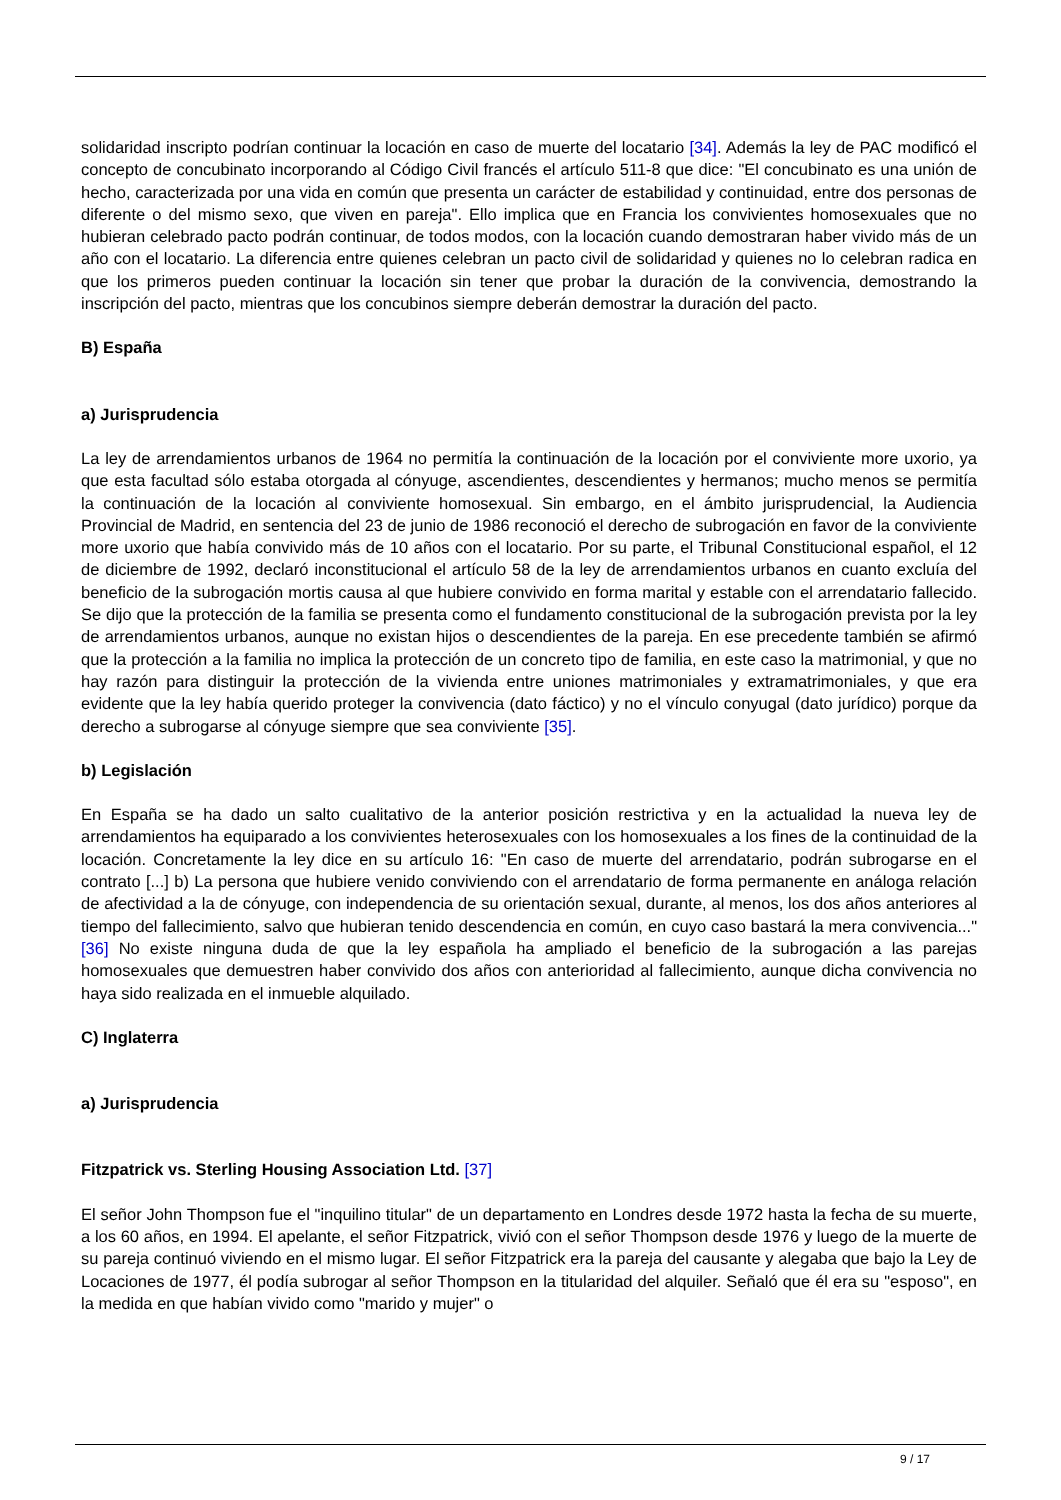solidaridad inscripto podrían continuar la locación en caso de muerte del locatario [34]. Además la ley de PAC modificó el concepto de concubinato incorporando al Código Civil francés el artículo 511-8 que dice: "El concubinato es una unión de hecho, caracterizada por una vida en común que presenta un carácter de estabilidad y continuidad, entre dos personas de diferente o del mismo sexo, que viven en pareja". Ello implica que en Francia los convivientes homosexuales que no hubieran celebrado pacto podrán continuar, de todos modos, con la locación cuando demostraran haber vivido más de un año con el locatario. La diferencia entre quienes celebran un pacto civil de solidaridad y quienes no lo celebran radica en que los primeros pueden continuar la locación sin tener que probar la duración de la convivencia, demostrando la inscripción del pacto, mientras que los concubinos siempre deberán demostrar la duración del pacto.
B) España
a) Jurisprudencia
La ley de arrendamientos urbanos de 1964 no permitía la continuación de la locación por el conviviente more uxorio, ya que esta facultad sólo estaba otorgada al cónyuge, ascendientes, descendientes y hermanos; mucho menos se permitía la continuación de la locación al conviviente homosexual. Sin embargo, en el ámbito jurisprudencial, la Audiencia Provincial de Madrid, en sentencia del 23 de junio de 1986 reconoció el derecho de subrogación en favor de la conviviente more uxorio que había convivido más de 10 años con el locatario. Por su parte, el Tribunal Constitucional español, el 12 de diciembre de 1992, declaró inconstitucional el artículo 58 de la ley de arrendamientos urbanos en cuanto excluía del beneficio de la subrogación mortis causa al que hubiere convivido en forma marital y estable con el arrendatario fallecido. Se dijo que la protección de la familia se presenta como el fundamento constitucional de la subrogación prevista por la ley de arrendamientos urbanos, aunque no existan hijos o descendientes de la pareja. En ese precedente también se afirmó que la protección a la familia no implica la protección de un concreto tipo de familia, en este caso la matrimonial, y que no hay razón para distinguir la protección de la vivienda entre uniones matrimoniales y extramatrimoniales, y que era evidente que la ley había querido proteger la convivencia (dato fáctico) y no el vínculo conyugal (dato jurídico) porque da derecho a subrogarse al cónyuge siempre que sea conviviente [35].
b) Legislación
En España se ha dado un salto cualitativo de la anterior posición restrictiva y en la actualidad la nueva ley de arrendamientos ha equiparado a los convivientes heterosexuales con los homosexuales a los fines de la continuidad de la locación. Concretamente la ley dice en su artículo 16: "En caso de muerte del arrendatario, podrán subrogarse en el contrato [...] b) La persona que hubiere venido conviviendo con el arrendatario de forma permanente en análoga relación de afectividad a la de cónyuge, con independencia de su orientación sexual, durante, al menos, los dos años anteriores al tiempo del fallecimiento, salvo que hubieran tenido descendencia en común, en cuyo caso bastará la mera convivencia..." [36] No existe ninguna duda de que la ley española ha ampliado el beneficio de la subrogación a las parejas homosexuales que demuestren haber convivido dos años con anterioridad al fallecimiento, aunque dicha convivencia no haya sido realizada en el inmueble alquilado.
C) Inglaterra
a) Jurisprudencia
Fitzpatrick vs. Sterling Housing Association Ltd. [37]
El señor John Thompson fue el "inquilino titular" de un departamento en Londres desde 1972 hasta la fecha de su muerte, a los 60 años, en 1994. El apelante, el señor Fitzpatrick, vivió con el señor Thompson desde 1976 y luego de la muerte de su pareja continuó viviendo en el mismo lugar. El señor Fitzpatrick era la pareja del causante y alegaba que bajo la Ley de Locaciones de 1977, él podía subrogar al señor Thompson en la titularidad del alquiler. Señaló que él era su "esposo", en la medida en que habían vivido como "marido y mujer" o
9 / 17